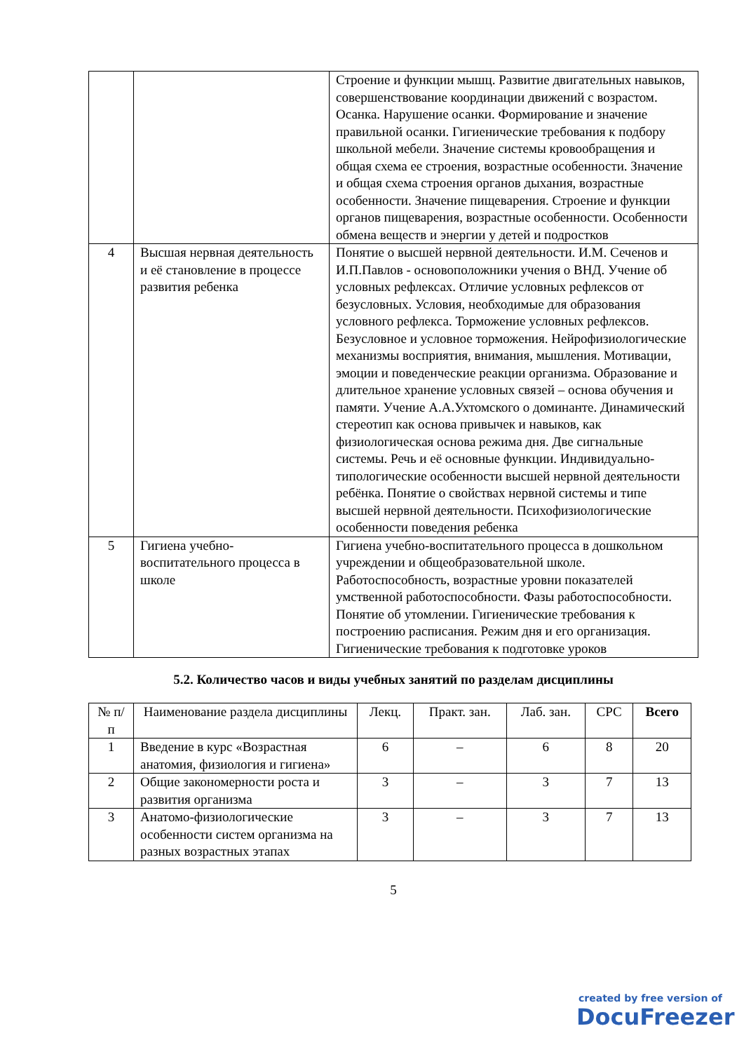| | | Строение и функции мышц. Развитие двигательных навыков, совершенствование координации движений с возрастом. Осанка. Нарушение осанки. Формирование и значение правильной осанки. Гигиенические требования к подбору школьной мебели. Значение системы кровообращения и общая схема ее строения, возрастные особенности. Значение и общая схема строения органов дыхания, возрастные особенности. Значение пищеварения. Строение и функции органов пищеварения, возрастные особенности. Особенности обмена веществ и энергии у детей и подростков |
| 4 | Высшая нервная деятельность и её становление в процессе развития ребенка | Понятие о высшей нервной деятельности. И.М. Сеченов и И.П.Павлов - основоположники учения о ВНД. Учение об условных рефлексах. Отличие условных рефлексов от безусловных. Условия, необходимые для образования условного рефлекса. Торможение условных рефлексов. Безусловное и условное торможения. Нейрофизиологические механизмы восприятия, внимания, мышления. Мотивации, эмоции и поведенческие реакции организма. Образование и длительное хранение условных связей – основа обучения и памяти. Учение А.А.Ухтомского о доминанте. Динамический стереотип как основа привычек и навыков, как физиологическая основа режима дня. Две сигнальные системы. Речь и её основные функции. Индивидуально-типологические особенности высшей нервной деятельности ребёнка. Понятие о свойствах нервной системы и типе высшей нервной деятельности. Психофизиологические особенности поведения ребенка |
| 5 | Гигиена учебно-воспитательного процесса в школе | Гигиена учебно-воспитательного процесса в дошкольном учреждении и общеобразовательной школе. Работоспособность, возрастные уровни показателей умственной работоспособности. Фазы работоспособности. Понятие об утомлении. Гигиенические требования к построению расписания. Режим дня и его организация. Гигиенические требования к подготовке уроков |
5.2. Количество часов и виды учебных занятий по разделам дисциплины
| № п/п | Наименование раздела дисциплины | Лекц. | Практ. зан. | Лаб. зан. | СРС | Всего |
| --- | --- | --- | --- | --- | --- | --- |
| 1 | Введение в курс «Возрастная анатомия, физиология и гигиена» | 6 | – | 6 | 8 | 20 |
| 2 | Общие закономерности роста и развития организма | 3 | – | 3 | 7 | 13 |
| 3 | Анатомо-физиологические особенности систем организма на разных возрастных этапах | 3 | – | 3 | 7 | 13 |
5
created by free version of
DocuFreezer